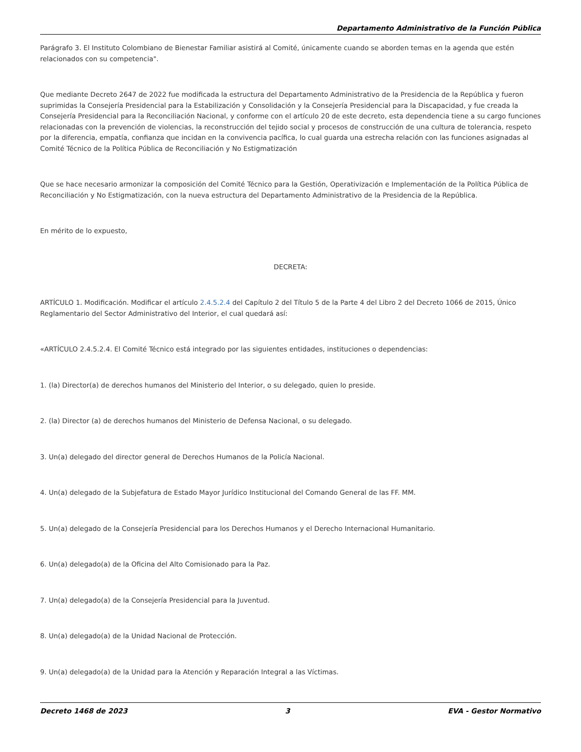Departamento Administrativo de la Función Pública
Parágrafo 3. El Instituto Colombiano de Bienestar Familiar asistirá al Comité, únicamente cuando se aborden temas en la agenda que estén relacionados con su competencia".
Que mediante Decreto 2647 de 2022 fue modificada la estructura del Departamento Administrativo de la Presidencia de la República y fueron suprimidas la Consejería Presidencial para la Estabilización y Consolidación y la Consejería Presidencial para la Discapacidad, y fue creada la Consejería Presidencial para la Reconciliación Nacional, y conforme con el artículo 20 de este decreto, esta dependencia tiene a su cargo funciones relacionadas con la prevención de violencias, la reconstrucción del tejido social y procesos de construcción de una cultura de tolerancia, respeto por la diferencia, empatía, confianza que incidan en la convivencia pacífica, lo cual guarda una estrecha relación con las funciones asignadas al Comité Técnico de la Política Pública de Reconciliación y No Estigmatización
Que se hace necesario armonizar la composición del Comité Técnico para la Gestión, Operativización e Implementación de la Política Pública de Reconciliación y No Estigmatización, con la nueva estructura del Departamento Administrativo de la Presidencia de la República.
En mérito de lo expuesto,
DECRETA:
ARTÍCULO 1. Modificación. Modificar el artículo 2.4.5.2.4 del Capítulo 2 del Título 5 de la Parte 4 del Libro 2 del Decreto 1066 de 2015, Único Reglamentario del Sector Administrativo del Interior, el cual quedará así:
«ARTÍCULO 2.4.5.2.4. El Comité Técnico está integrado por las siguientes entidades, instituciones o dependencias:
1. (la) Director(a) de derechos humanos del Ministerio del Interior, o su delegado, quien lo preside.
2. (la) Director (a) de derechos humanos del Ministerio de Defensa Nacional, o su delegado.
3. Un(a) delegado del director general de Derechos Humanos de la Policía Nacional.
4. Un(a) delegado de la Subjefatura de Estado Mayor Jurídico Institucional del Comando General de las FF. MM.
5. Un(a) delegado de la Consejería Presidencial para los Derechos Humanos y el Derecho Internacional Humanitario.
6. Un(a) delegado(a) de la Oficina del Alto Comisionado para la Paz.
7. Un(a) delegado(a) de la Consejería Presidencial para la Juventud.
8. Un(a) delegado(a) de la Unidad Nacional de Protección.
9. Un(a) delegado(a) de la Unidad para la Atención y Reparación Integral a las Víctimas.
Decreto 1468 de 2023 3 EVA - Gestor Normativo